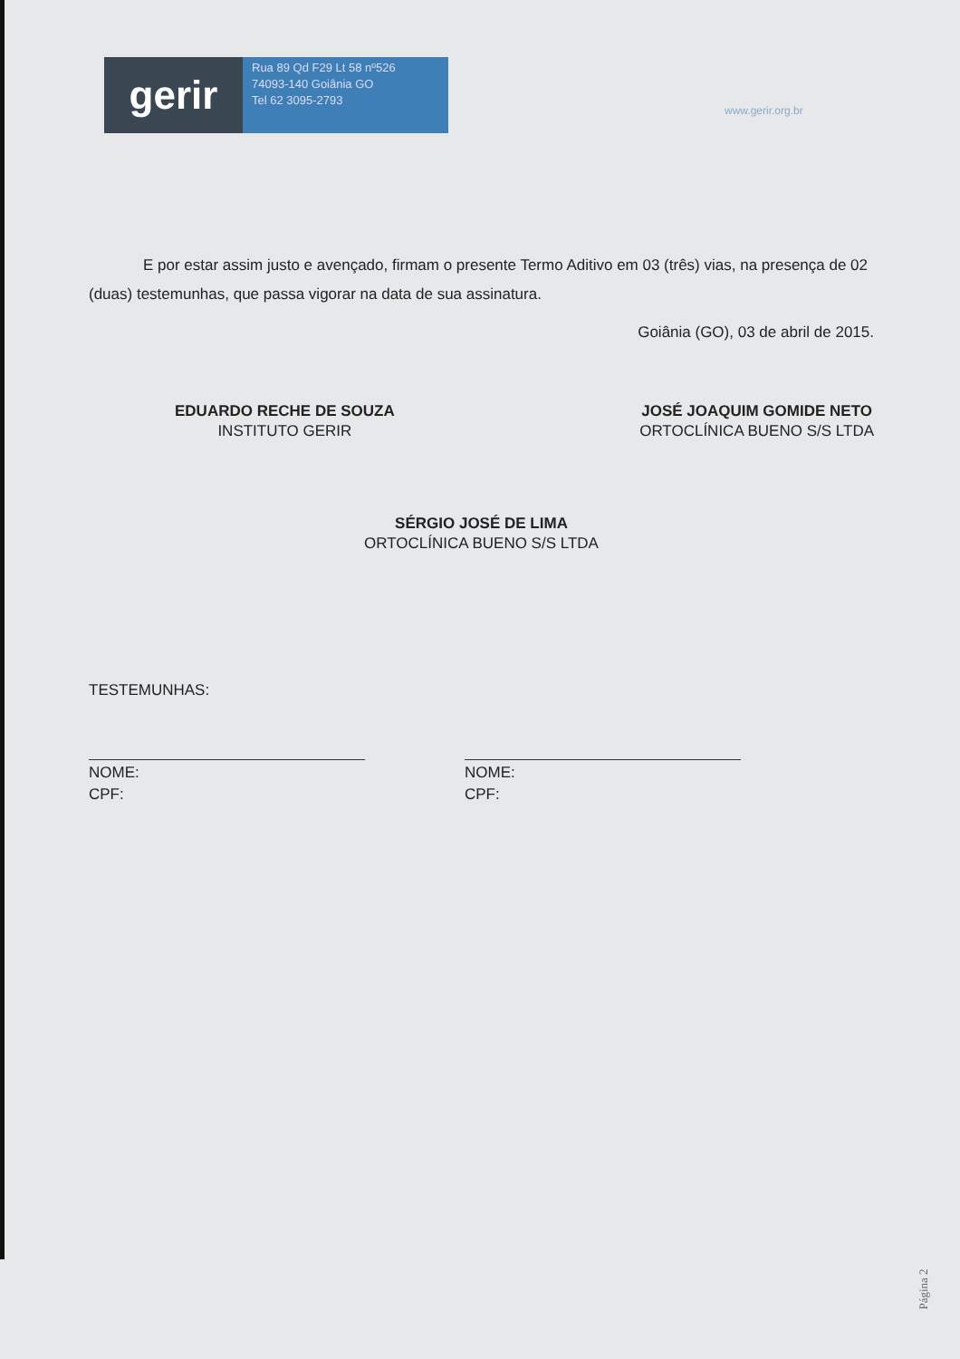gerir
Rua 89 Qd F29 Lt 58 nº526
74093-140 Goiânia GO
Tel 62 3095-2793
www.gerir.org.br
E por estar assim justo e avençado, firmam o presente Termo Aditivo em 03 (três) vias, na presença de 02 (duas) testemunhas, que passa vigorar na data de sua assinatura.
Goiânia (GO), 03 de abril de 2015.
EDUARDO RECHE DE SOUZA
INSTITUTO GERIR
JOSÉ JOAQUIM GOMIDE NETO
ORTOCLÍNICA BUENO S/S LTDA
SÉRGIO JOSÉ DE LIMA
ORTOCLÍNICA BUENO S/S LTDA
TESTEMUNHAS:
NOME:
CPF:
NOME:
CPF:
Página 2